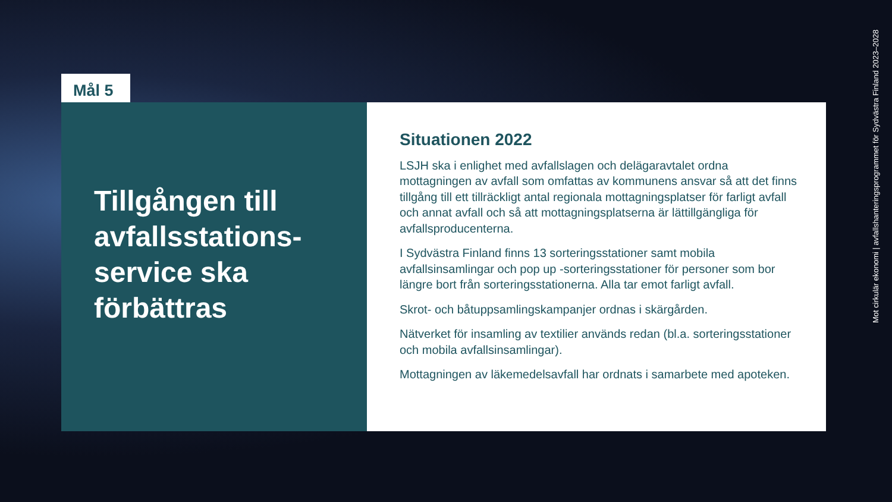Mål 5
Tillgången till avfallsstations-service ska förbättras
Situationen 2022
LSJH ska i enlighet med avfallslagen och delägaravtalet ordna mottagningen av avfall som omfattas av kommunens ansvar så att det finns tillgång till ett tillräckligt antal regionala mottagningsplatser för farligt avfall och annat avfall och så att mottagningsplatserna är lättillgängliga för avfallsproducenterna.
I Sydvästra Finland finns 13 sorteringsstationer samt mobila avfallsinsamlingar och pop up -sorteringsstationer för personer som bor längre bort från sorteringsstationerna. Alla tar emot farligt avfall.
Skrot- och båtuppsamlingskampanjer ordnas i skärgården.
Nätverket för insamling av textilier används redan (bl.a. sorteringsstationer och mobila avfallsinsamlingar).
Mottagningen av läkemedelsavfall har ordnats i samarbete med apoteken.
Mot cirkulär ekonomi | avfallshanteringsprogrammet för Sydvästra Finland 2023–2028